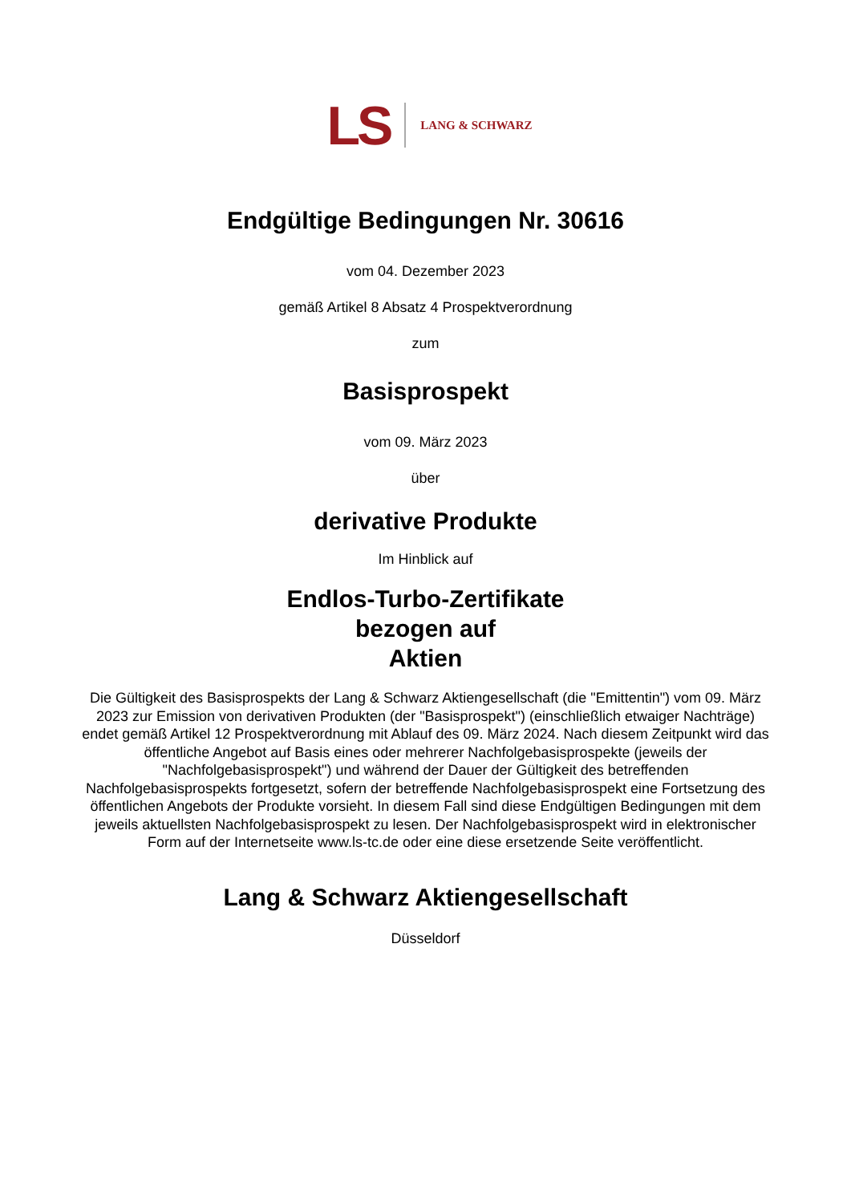LS LANG & SCHWARZ
Endgültige Bedingungen Nr. 30616
vom 04. Dezember 2023
gemäß Artikel 8 Absatz 4 Prospektverordnung
zum
Basisprospekt
vom 09. März 2023
über
derivative Produkte
Im Hinblick auf
Endlos-Turbo-Zertifikate
bezogen auf
Aktien
Die Gültigkeit des Basisprospekts der Lang & Schwarz Aktiengesellschaft (die "Emittentin") vom 09. März 2023 zur Emission von derivativen Produkten (der "Basisprospekt") (einschließlich etwaiger Nachträge) endet gemäß Artikel 12 Prospektverordnung mit Ablauf des 09. März 2024. Nach diesem Zeitpunkt wird das öffentliche Angebot auf Basis eines oder mehrerer Nachfolgebasisprospekte (jeweils der "Nachfolgebasisprospekt") und während der Dauer der Gültigkeit des betreffenden Nachfolgebasisprospekts fortgesetzt, sofern der betreffende Nachfolgebasisprospekt eine Fortsetzung des öffentlichen Angebots der Produkte vorsieht. In diesem Fall sind diese Endgültigen Bedingungen mit dem jeweils aktuellsten Nachfolgebasisprospekt zu lesen. Der Nachfolgebasisprospekt wird in elektronischer Form auf der Internetseite www.ls-tc.de oder eine diese ersetzende Seite veröffentlicht.
Lang & Schwarz Aktiengesellschaft
Düsseldorf